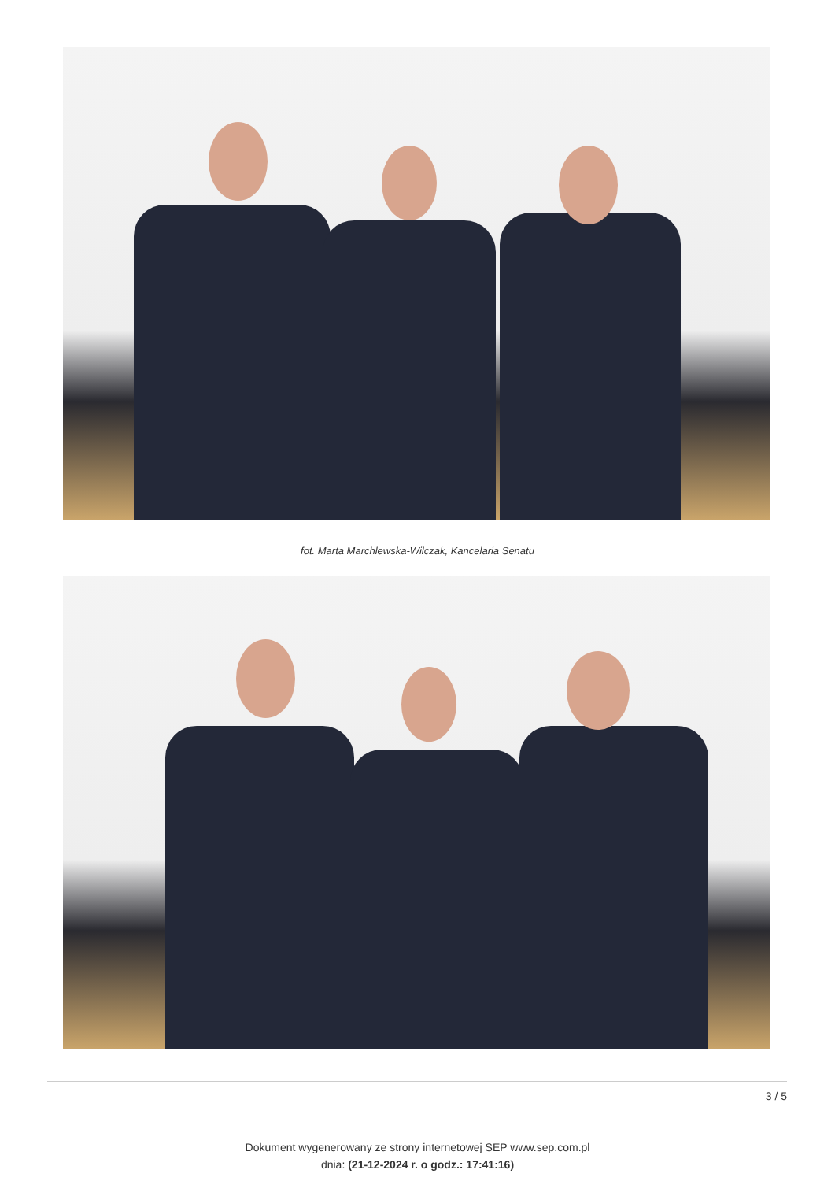fot. Marta Marchlewska-Wilczak, Kancelaria Senatu
3 / 5
Dokument wygenerowany ze strony internetowej SEP www.sep.com.pl
dnia: (21-12-2024 r. o godz.: 17:41:16)